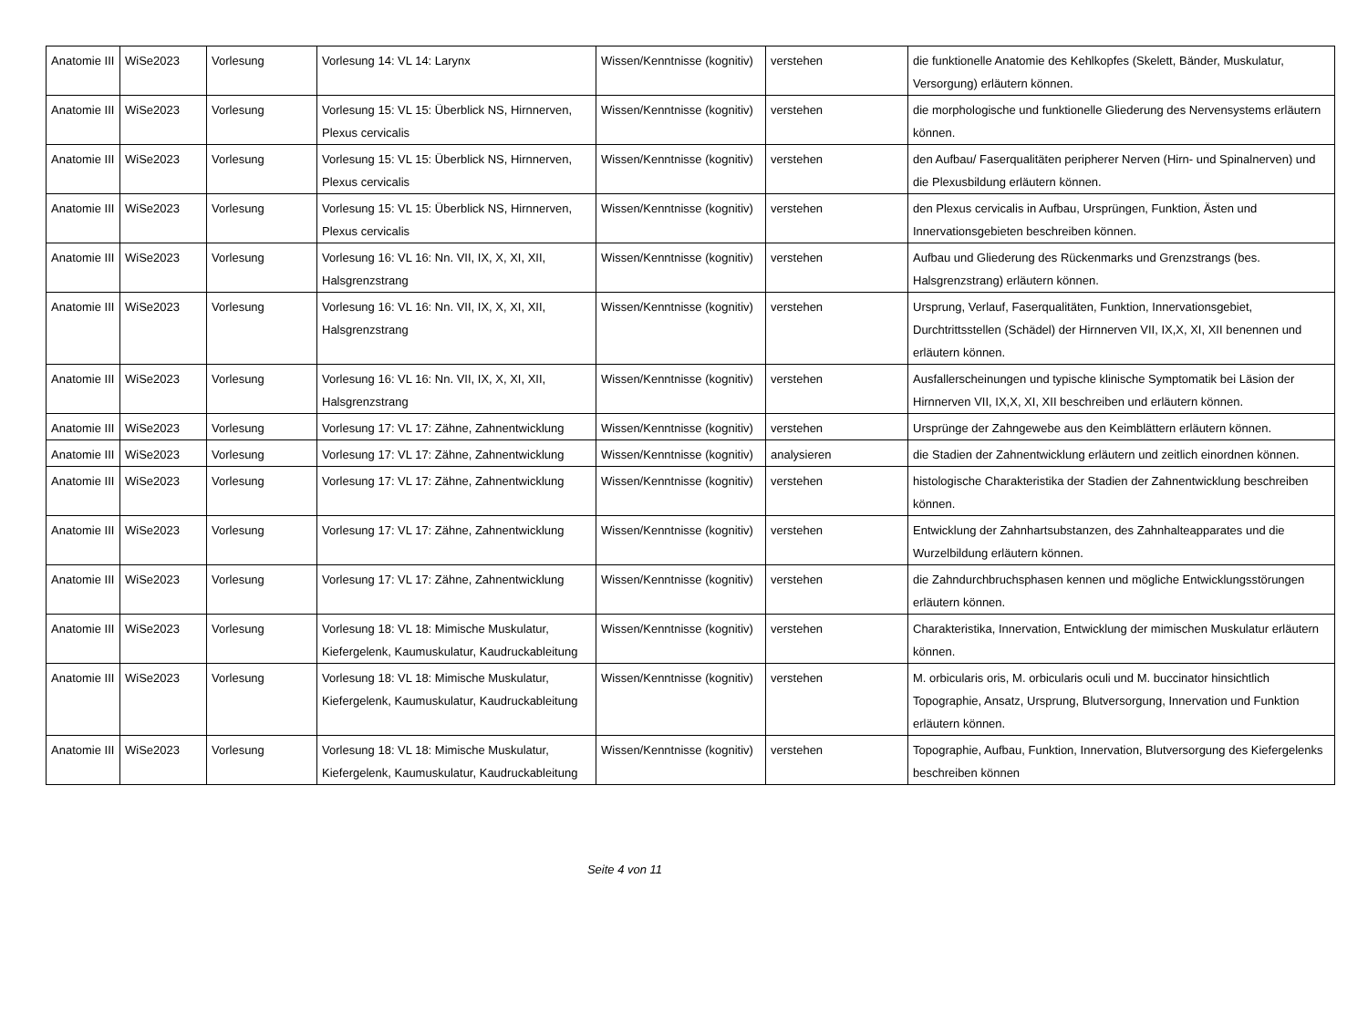| Anatomie III | WiSe2023 | Vorlesung | Vorlesung 14: VL 14: Larynx | Wissen/Kenntnisse (kognitiv) | verstehen | die funktionelle Anatomie des Kehlkopfes (Skelett, Bänder, Muskulatur, Versorgung) erläutern können. |
| Anatomie III | WiSe2023 | Vorlesung | Vorlesung 15: VL 15: Überblick NS, Hirnnerven, Plexus cervicalis | Wissen/Kenntnisse (kognitiv) | verstehen | die morphologische und funktionelle Gliederung des Nervensystems erläutern können. |
| Anatomie III | WiSe2023 | Vorlesung | Vorlesung 15: VL 15: Überblick NS, Hirnnerven, Plexus cervicalis | Wissen/Kenntnisse (kognitiv) | verstehen | den Aufbau/ Faserqualitäten peripherer Nerven (Hirn- und Spinalnerven) und die Plexusbildung erläutern können. |
| Anatomie III | WiSe2023 | Vorlesung | Vorlesung 15: VL 15: Überblick NS, Hirnnerven, Plexus cervicalis | Wissen/Kenntnisse (kognitiv) | verstehen | den Plexus cervicalis in Aufbau, Ursprüngen, Funktion, Ästen und Innervationsgebieten beschreiben können. |
| Anatomie III | WiSe2023 | Vorlesung | Vorlesung 16: VL 16: Nn. VII, IX, X, XI, XII, Halsgrenzstrang | Wissen/Kenntnisse (kognitiv) | verstehen | Aufbau und Gliederung des Rückenmarks und Grenzstrangs (bes. Halsgrenzstrang) erläutern können. |
| Anatomie III | WiSe2023 | Vorlesung | Vorlesung 16: VL 16: Nn. VII, IX, X, XI, XII, Halsgrenzstrang | Wissen/Kenntnisse (kognitiv) | verstehen | Ursprung, Verlauf, Faserqualitäten, Funktion, Innervationsgebiet, Durchtrittsstellen (Schädel) der Hirnnerven VII, IX,X, XI, XII benennen und erläutern können. |
| Anatomie III | WiSe2023 | Vorlesung | Vorlesung 16: VL 16: Nn. VII, IX, X, XI, XII, Halsgrenzstrang | Wissen/Kenntnisse (kognitiv) | verstehen | Ausfallerscheinungen und typische klinische Symptomatik bei Läsion der Hirnnerven VII, IX,X, XI, XII beschreiben und erläutern können. |
| Anatomie III | WiSe2023 | Vorlesung | Vorlesung 17: VL 17: Zähne, Zahnentwicklung | Wissen/Kenntnisse (kognitiv) | verstehen | Ursprünge der Zahngewebe aus den Keimblättern erläutern können. |
| Anatomie III | WiSe2023 | Vorlesung | Vorlesung 17: VL 17: Zähne, Zahnentwicklung | Wissen/Kenntnisse (kognitiv) | analysieren | die Stadien der Zahnentwicklung erläutern und zeitlich einordnen können. |
| Anatomie III | WiSe2023 | Vorlesung | Vorlesung 17: VL 17: Zähne, Zahnentwicklung | Wissen/Kenntnisse (kognitiv) | verstehen | histologische Charakteristika der Stadien der Zahnentwicklung beschreiben können. |
| Anatomie III | WiSe2023 | Vorlesung | Vorlesung 17: VL 17: Zähne, Zahnentwicklung | Wissen/Kenntnisse (kognitiv) | verstehen | Entwicklung der Zahnhartsubstanzen, des Zahnhalteapparates und die Wurzelbildung erläutern können. |
| Anatomie III | WiSe2023 | Vorlesung | Vorlesung 17: VL 17: Zähne, Zahnentwicklung | Wissen/Kenntnisse (kognitiv) | verstehen | die Zahndurchbruchsphasen kennen und mögliche Entwicklungsstörungen erläutern können. |
| Anatomie III | WiSe2023 | Vorlesung | Vorlesung 18: VL 18: Mimische Muskulatur, Kiefergelenk, Kaumuskulatur, Kaudruckableitung | Wissen/Kenntnisse (kognitiv) | verstehen | Charakteristika, Innervation, Entwicklung der mimischen Muskulatur erläutern können. |
| Anatomie III | WiSe2023 | Vorlesung | Vorlesung 18: VL 18: Mimische Muskulatur, Kiefergelenk, Kaumuskulatur, Kaudruckableitung | Wissen/Kenntnisse (kognitiv) | verstehen | M. orbicularis oris, M. orbicularis oculi und M. buccinator hinsichtlich Topographie, Ansatz, Ursprung, Blutversorgung, Innervation und Funktion erläutern können. |
| Anatomie III | WiSe2023 | Vorlesung | Vorlesung 18: VL 18: Mimische Muskulatur, Kiefergelenk, Kaumuskulatur, Kaudruckableitung | Wissen/Kenntnisse (kognitiv) | verstehen | Topographie, Aufbau, Funktion, Innervation, Blutversorgung des Kiefergelenks beschreiben können |
Seite 4 von 11